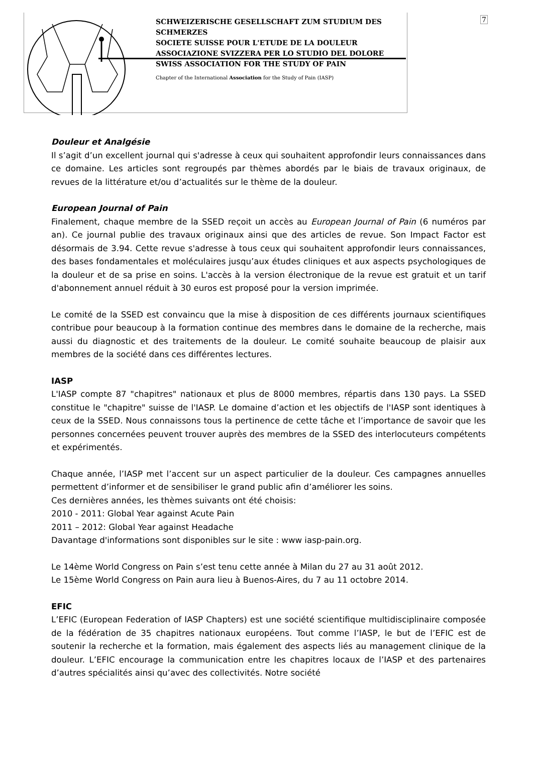7
SCHWEIZERISCHE GESELLSCHAFT ZUM STUDIUM DES SCHMERZES
SOCIETE SUISSE POUR L'ETUDE DE LA DOULEUR
ASSOCIAZIONE SVIZZERA PER LO STUDIO DEL DOLORE
SWISS ASSOCIATION FOR THE STUDY OF PAIN
Chapter of the International Association for the Study of Pain (IASP)
Douleur et Analgésie
Il s’agit d’un excellent journal qui s'adresse à ceux qui souhaitent approfondir leurs connaissances dans ce domaine. Les articles sont regroupés par thèmes abordés par le biais de travaux originaux, de revues de la littérature et/ou d’actualités sur le thème de la douleur.
European Journal of Pain
Finalement, chaque membre de la SSED reçoit un accès au European Journal of Pain (6 numéros par an). Ce journal publie des travaux originaux ainsi que des articles de revue. Son Impact Factor est désormais de 3.94. Cette revue s'adresse à tous ceux qui souhaitent approfondir leurs connaissances, des bases fondamentales et moléculaires jusqu’aux études cliniques et aux aspects psychologiques de la douleur et de sa prise en soins. L'accès à la version électronique de la revue est gratuit et un tarif d'abonnement annuel réduit à 30 euros est proposé pour la version imprimée.
Le comité de la SSED est convaincu que la mise à disposition de ces différents journaux scientifiques contribue pour beaucoup à la formation continue des membres dans le domaine de la recherche, mais aussi du diagnostic et des traitements de la douleur. Le comité souhaite beaucoup de plaisir aux membres de la société dans ces différentes lectures.
IASP
L'IASP compte 87 "chapitres" nationaux et plus de 8000 membres, répartis dans 130 pays. La SSED constitue le "chapitre" suisse de l'IASP. Le domaine d’action et les objectifs de l'IASP sont identiques à ceux de la SSED. Nous connaissons tous la pertinence de cette tâche et l’importance de savoir que les personnes concernées peuvent trouver auprès des membres de la SSED des interlocuteurs compétents et expérimentés.
Chaque année, l’IASP met l’accent sur un aspect particulier de la douleur. Ces campagnes annuelles permettent d’informer et de sensibiliser le grand public afin d’améliorer les soins.
Ces dernières années, les thèmes suivants ont été choisis:
2010 - 2011: Global Year against Acute Pain
2011 – 2012: Global Year against Headache
Davantage d'informations sont disponibles sur le site : www iasp-pain.org.
Le 14ème World Congress on Pain s’est tenu cette année à Milan du 27 au 31 août 2012.
Le 15ème World Congress on Pain aura lieu à Buenos-Aires, du 7 au 11 octobre 2014.
EFIC
L’EFIC (European Federation of IASP Chapters) est une société scientifique multidisciplinaire composée de la fédération de 35 chapitres nationaux européens. Tout comme l’IASP, le but de l’EFIC est de soutenir la recherche et la formation, mais également des aspects liés au management clinique de la douleur. L’EFIC encourage la communication entre les chapitres locaux de l’IASP et des partenaires d’autres spécialités ainsi qu’avec des collectivités. Notre société